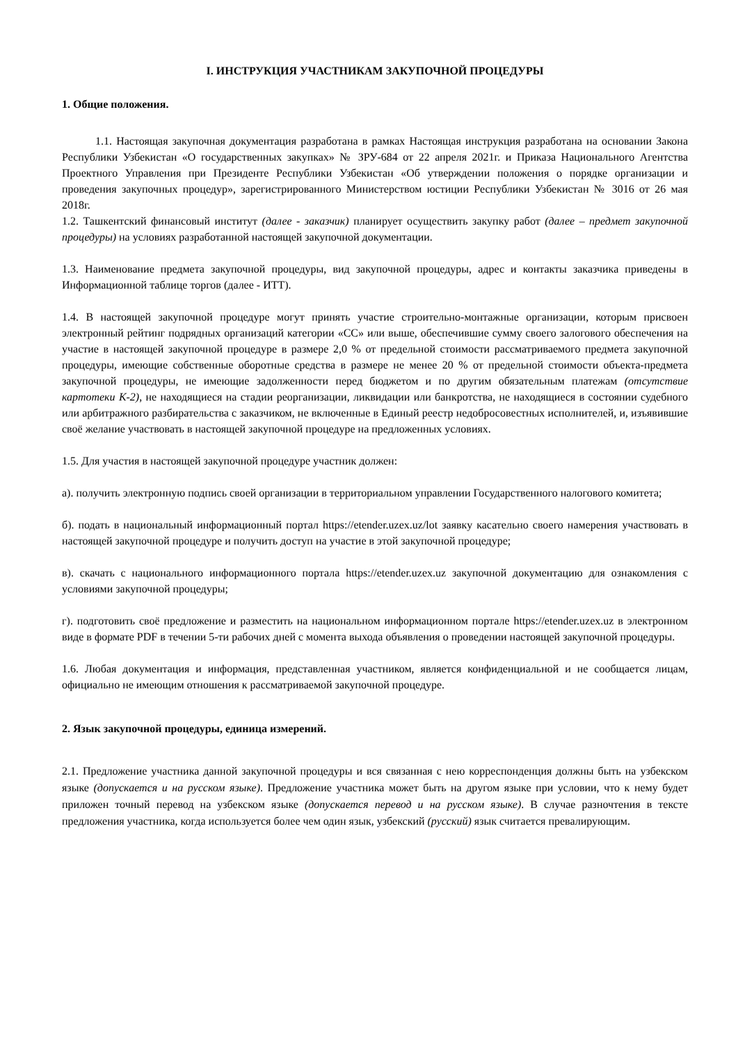I. ИНСТРУКЦИЯ УЧАСТНИКАМ ЗАКУПОЧНОЙ ПРОЦЕДУРЫ
1. Общие положения.
1.1. Настоящая закупочная документация разработана в рамках Настоящая инструкция разработана на основании Закона Республики Узбекистан «О государственных закупках» № ЗРУ-684 от 22 апреля 2021г. и Приказа Национального Агентства Проектного Управления при Президенте Республики Узбекистан «Об утверждении положения о порядке организации и проведения закупочных процедур», зарегистрированного Министерством юстиции Республики Узбекистан № 3016 от 26 мая 2018г.
1.2. Ташкентский финансовый институт (далее - заказчик) планирует осуществить закупку работ (далее – предмет закупочной процедуры) на условиях разработанной настоящей закупочной документации.
1.3. Наименование предмета закупочной процедуры, вид закупочной процедуры, адрес и контакты заказчика приведены в Информационной таблице торгов (далее - ИТТ).
1.4. В настоящей закупочной процедуре могут принять участие строительно-монтажные организации, которым присвоен электронный рейтинг подрядных организаций категории «СС» или выше, обеспечившие сумму своего залогового обеспечения на участие в настоящей закупочной процедуре в размере 2,0 % от предельной стоимости рассматриваемого предмета закупочной процедуры, имеющие собственные оборотные средства в размере не менее 20 % от предельной стоимости объекта-предмета закупочной процедуры, не имеющие задолженности перед бюджетом и по другим обязательным платежам (отсутствие картотеки К-2), не находящиеся на стадии реорганизации, ликвидации или банкротства, не находящиеся в состоянии судебного или арбитражного разбирательства с заказчиком, не включенные в Единый реестр недобросовестных исполнителей, и, изъявившие своё желание участвовать в настоящей закупочной процедуре на предложенных условиях.
1.5. Для участия в настоящей закупочной процедуре участник должен:
а). получить электронную подпись своей организации в территориальном управлении Государственного налогового комитета;
б). подать в национальный информационный портал https://etender.uzex.uz/lot заявку касательно своего намерения участвовать в настоящей закупочной процедуре и получить доступ на участие в этой закупочной процедуре;
в). скачать с национального информационного портала https://etender.uzex.uz закупочной документацию для ознакомления с условиями закупочной процедуры;
г). подготовить своё предложение и разместить на национальном информационном портале https://etender.uzex.uz в электронном виде в формате PDF в течении 5-ти рабочих дней с момента выхода объявления о проведении настоящей закупочной процедуры.
1.6. Любая документация и информация, представленная участником, является конфиденциальной и не сообщается лицам, официально не имеющим отношения к рассматриваемой закупочной процедуре.
2. Язык закупочной процедуры, единица измерений.
2.1. Предложение участника данной закупочной процедуры и вся связанная с нею корреспонденция должны быть на узбекском языке (допускается и на русском языке). Предложение участника может быть на другом языке при условии, что к нему будет приложен точный перевод на узбекском языке (допускается перевод и на русском языке). В случае разночтения в тексте предложения участника, когда используется более чем один язык, узбекский (русский) язык считается превалирующим.